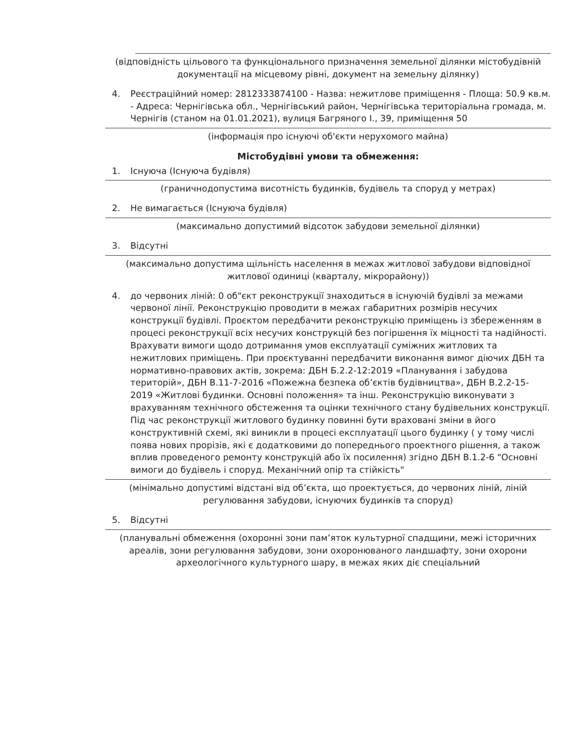(відповідність цільового та функціонального призначення земельної ділянки містобудівній документації на місцевому рівні, документ на земельну ділянку)
4. Реєстраційний номер: 2812333874100 - Назва: нежитлове приміщення - Площа: 50.9 кв.м. - Адреса: Чернігівська обл., Чернігівський район, Чернігівська територіальна громада, м. Чернігів (станом на 01.01.2021), вулиця Багряного І., 39, приміщення 50
(інформація про існуючі об'єкти нерухомого майна)
Містобудівні умови та обмеження:
1. Існуюча (Існуюча будівля)
(граничнодопустима висотність будинків, будівель та споруд у метрах)
2. Не вимагається (Існуюча будівля)
(максимально допустимий відсоток забудови земельної ділянки)
3. Відсутні
(максимально допустима щільність населення в межах житлової забудови відповідної житлової одиниці (кварталу, мікрорайону))
4. до червоних ліній: 0 об"єкт реконструкції знаходиться в існуючій будівлі за межами червоної лінії. Реконструкцію проводити в межах габаритних розмірів несучих конструкції будівлі. Проєктом передбачити реконструкцію приміщень із збереженням в процесі реконструкції всіх несучих конструкцій без погіршення їх міцності та надійності. Врахувати вимоги щодо дотримання умов експлуатації суміжних житлових та нежитлових приміщень. При проєктуванні передбачити виконання вимог діючих ДБН та нормативно-правових актів, зокрема: ДБН Б.2.2-12:2019 «Планування і забудова територій», ДБН В.11-7-2016 «Пожежна безпека об’єктів будівництва», ДБН В.2.2-15-2019 «Житлові будинки. Основні положення» та інш. Реконструкцію виконувати з врахуванням технічного обстеження та оцінки технічного стану будівельних конструкції. Під час реконструкції житлового будинку повинні бути враховані зміни в його конструктивній схемі, які виникли в процесі експлуатації цього будинку ( у тому числі поява нових прорізів, які є додатковими до попереднього проектного рішення, а також вплив проведеного ремонту конструкцій або їх посилення) згідно ДБН В.1.2-6 "Основні вимоги до будівель і споруд. Механічний опір та стійкість"
(мінімально допустимі відстані від об’єкта, що проектується, до червоних ліній, ліній регулювання забудови, існуючих будинків та споруд)
5. Відсутні
(планувальні обмеження (охоронні зони пам’яток культурної спадщини, межі історичних ареалів, зони регулювання забудови, зони охоронюваного ландшафту, зони охорони археологічного культурного шару, в межах яких діє спеціальний